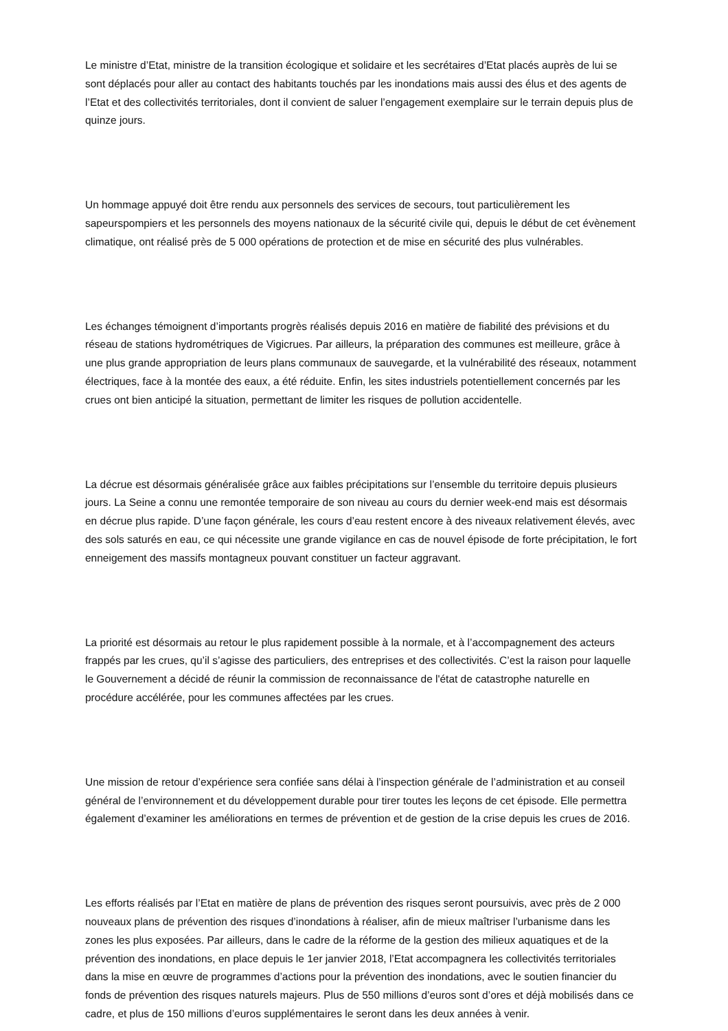Le ministre d’Etat, ministre de la transition écologique et solidaire et les secrétaires d’Etat placés auprès de lui se sont déplacés pour aller au contact des habitants touchés par les inondations mais aussi des élus et des agents de l’Etat et des collectivités territoriales, dont il convient de saluer l’engagement exemplaire sur le terrain depuis plus de quinze jours.
Un hommage appuyé doit être rendu aux personnels des services de secours, tout particulièrement les sapeurspompiers et les personnels des moyens nationaux de la sécurité civile qui, depuis le début de cet évènement climatique, ont réalisé près de 5 000 opérations de protection et de mise en sécurité des plus vulnérables.
Les échanges témoignent d’importants progrès réalisés depuis 2016 en matière de fiabilité des prévisions et du réseau de stations hydrométriques de Vigicrues. Par ailleurs, la préparation des communes est meilleure, grâce à une plus grande appropriation de leurs plans communaux de sauvegarde, et la vulnérabilité des réseaux, notamment électriques, face à la montée des eaux, a été réduite. Enfin, les sites industriels potentiellement concernés par les crues ont bien anticipé la situation, permettant de limiter les risques de pollution accidentelle.
La décrue est désormais généralisée grâce aux faibles précipitations sur l’ensemble du territoire depuis plusieurs jours. La Seine a connu une remontée temporaire de son niveau au cours du dernier week-end mais est désormais en décrue plus rapide. D’une façon générale, les cours d’eau restent encore à des niveaux relativement élevés, avec des sols saturés en eau, ce qui nécessite une grande vigilance en cas de nouvel épisode de forte précipitation, le fort enneigement des massifs montagneux pouvant constituer un facteur aggravant.
La priorité est désormais au retour le plus rapidement possible à la normale, et à l’accompagnement des acteurs frappés par les crues, qu’il s’agisse des particuliers, des entreprises et des collectivités. C’est la raison pour laquelle le Gouvernement a décidé de réunir la commission de reconnaissance de l'état de catastrophe naturelle en procédure accélérée, pour les communes affectées par les crues.
Une mission de retour d’expérience sera confiée sans délai à l’inspection générale de l’administration et au conseil général de l’environnement et du développement durable pour tirer toutes les leçons de cet épisode. Elle permettra également d’examiner les améliorations en termes de prévention et de gestion de la crise depuis les crues de 2016.
Les efforts réalisés par l’Etat en matière de plans de prévention des risques seront poursuivis, avec près de 2 000 nouveaux plans de prévention des risques d’inondations à réaliser, afin de mieux maîtriser l’urbanisme dans les zones les plus exposées. Par ailleurs, dans le cadre de la réforme de la gestion des milieux aquatiques et de la prévention des inondations, en place depuis le 1er janvier 2018, l’Etat accompagnera les collectivités territoriales dans la mise en œuvre de programmes d’actions pour la prévention des inondations, avec le soutien financier du fonds de prévention des risques naturels majeurs. Plus de 550 millions d’euros sont d’ores et déjà mobilisés dans ce cadre, et plus de 150 millions d’euros supplémentaires le seront dans les deux années à venir.